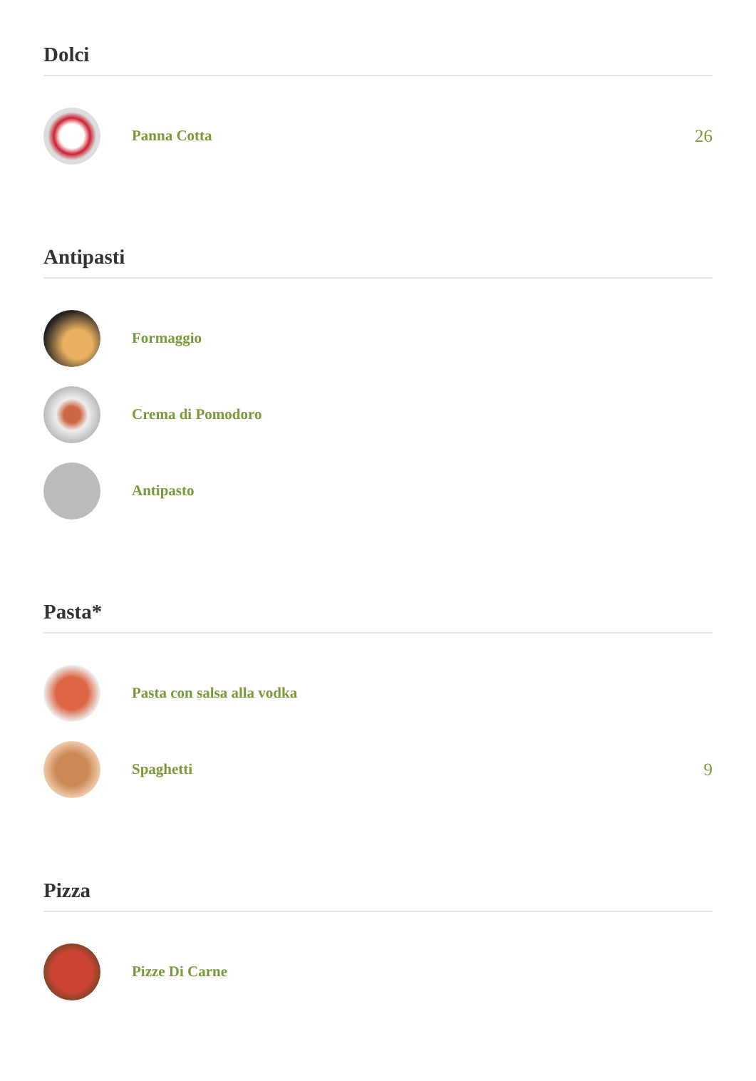Dolci
Panna Cotta 26
Antipasti
Formaggio
Crema di Pomodoro
Antipasto
Pasta*
Pasta con salsa alla vodka
Spaghetti 9
Pizza
Pizze Di Carne